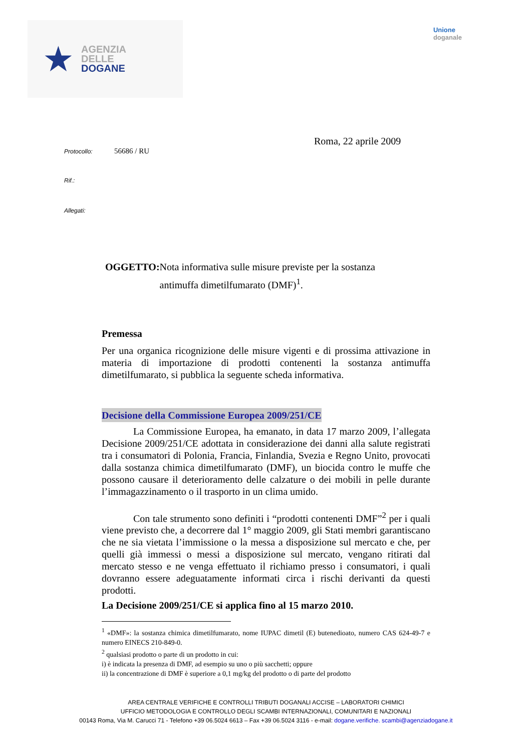★
AGENZIA
DELLE
DOGANE
Unione
doganale
Roma, 22 aprile 2009
Protocollo: 56686 / RU
Rif.:
Allegati:
OGGETTO: Nota informativa sulle misure previste per la sostanza antimuffa dimetilfumarato (DMF)<sup>1</sup>.
Premessa
Per una organica ricognizione delle misure vigenti e di prossima attivazione in materia di importazione di prodotti contenenti la sostanza antimuffa dimetilfumarato, si pubblica la seguente scheda informativa.
Decisione della Commissione Europea 2009/251/CE
La Commissione Europea, ha emanato, in data 17 marzo 2009, l’allegata Decisione 2009/251/CE adottata in considerazione dei danni alla salute registrati tra i consumatori di Polonia, Francia, Finlandia, Svezia e Regno Unito, provocati dalla sostanza chimica dimetilfumarato (DMF), un biocida contro le muffe che possono causare il deterioramento delle calzature o dei mobili in pelle durante l’immagazzinamento o il trasporto in un clima umido.
Con tale strumento sono definiti i “prodotti contenenti DMF”<sup>2</sup> per i quali viene previsto che, a decorrere dal 1° maggio 2009, gli Stati membri garantiscano che ne sia vietata l’immissione o la messa a disposizione sul mercato e che, per quelli già immessi o messi a disposizione sul mercato, vengano ritirati dal mercato stesso e ne venga effettuato il richiamo presso i consumatori, i quali dovranno essere adeguatamente informati circa i rischi derivanti da questi prodotti.
La Decisione 2009/251/CE si applica fino al 15 marzo 2010.
<sup>1</sup> «DMF»: la sostanza chimica dimetilfumarato, nome IUPAC dimetil (E) butenedioato, numero CAS 624-49-7 e numero EINECS 210-849-0.
<sup>2</sup> qualsiasi prodotto o parte di un prodotto in cui:
i) è indicata la presenza di DMF, ad esempio su uno o più sacchetti; oppure
ii) la concentrazione di DMF è superiore a 0,1 mg/kg del prodotto o di parte del prodotto
AREA CENTRALE VERIFICHE E CONTROLLI TRIBUTI DOGANALI ACCISE – LABORATORI CHIMICI
UFFICIO METODOLOGIA E CONTROLLO DEGLI SCAMBI INTERNAZIONALI, COMUNITARI E NAZIONALI
00143 Roma, Via M. Carucci 71 - Telefono +39 06.5024 6613 – Fax +39 06.5024 3116 - e-mail: dogane.verifiche. scambi@agenziadogane.it